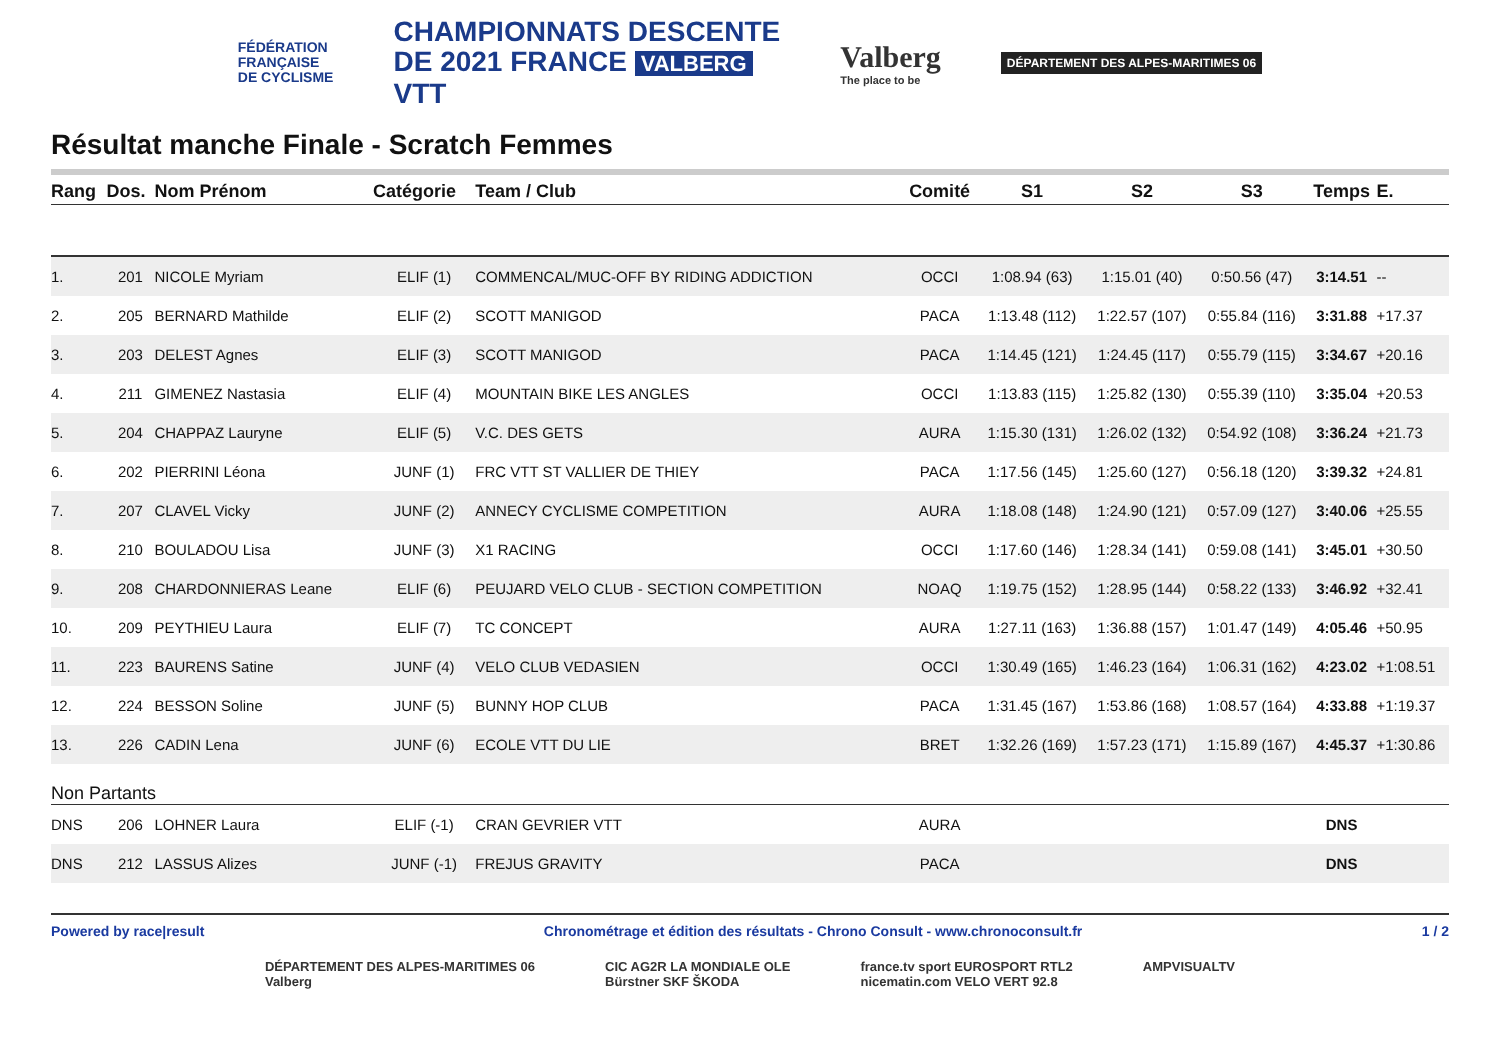FÉDÉRATION
FRANÇAISE
DE CYCLISME
CHAMPIONNATS DESCENTE
DE 2021 FRANCE VALBERG
VTT
Valberg
The place to be
DÉPARTEMENT DES ALPES-MARITIMES 06
Résultat manche Finale - Scratch Femmes
| Rang | Dos. | Nom Prénom | Catégorie | Team / Club | Comité | S1 | S2 | S3 | Temps | E. |
| --- | --- | --- | --- | --- | --- | --- | --- | --- | --- | --- |
| 1. | 201 | NICOLE Myriam | ELIF (1) | COMMENCAL/MUC-OFF BY RIDING ADDICTION | OCCI | 1:08.94 (63) | 1:15.01 (40) | 0:50.56 (47) | 3:14.51 | -- |
| 2. | 205 | BERNARD Mathilde | ELIF (2) | SCOTT MANIGOD | PACA | 1:13.48 (112) | 1:22.57 (107) | 0:55.84 (116) | 3:31.88 | +17.37 |
| 3. | 203 | DELEST Agnes | ELIF (3) | SCOTT MANIGOD | PACA | 1:14.45 (121) | 1:24.45 (117) | 0:55.79 (115) | 3:34.67 | +20.16 |
| 4. | 211 | GIMENEZ Nastasia | ELIF (4) | MOUNTAIN BIKE LES ANGLES | OCCI | 1:13.83 (115) | 1:25.82 (130) | 0:55.39 (110) | 3:35.04 | +20.53 |
| 5. | 204 | CHAPPAZ Lauryne | ELIF (5) | V.C. DES GETS | AURA | 1:15.30 (131) | 1:26.02 (132) | 0:54.92 (108) | 3:36.24 | +21.73 |
| 6. | 202 | PIERRINI Léona | JUNF (1) | FRC VTT ST VALLIER DE THIEY | PACA | 1:17.56 (145) | 1:25.60 (127) | 0:56.18 (120) | 3:39.32 | +24.81 |
| 7. | 207 | CLAVEL Vicky | JUNF (2) | ANNECY CYCLISME COMPETITION | AURA | 1:18.08 (148) | 1:24.90 (121) | 0:57.09 (127) | 3:40.06 | +25.55 |
| 8. | 210 | BOULADOU Lisa | JUNF (3) | X1 RACING | OCCI | 1:17.60 (146) | 1:28.34 (141) | 0:59.08 (141) | 3:45.01 | +30.50 |
| 9. | 208 | CHARDONNIERAS Leane | ELIF (6) | PEUJARD VELO CLUB - SECTION COMPETITION | NOAQ | 1:19.75 (152) | 1:28.95 (144) | 0:58.22 (133) | 3:46.92 | +32.41 |
| 10. | 209 | PEYTHIEU Laura | ELIF (7) | TC CONCEPT | AURA | 1:27.11 (163) | 1:36.88 (157) | 1:01.47 (149) | 4:05.46 | +50.95 |
| 11. | 223 | BAURENS Satine | JUNF (4) | VELO CLUB VEDASIEN | OCCI | 1:30.49 (165) | 1:46.23 (164) | 1:06.31 (162) | 4:23.02 | +1:08.51 |
| 12. | 224 | BESSON Soline | JUNF (5) | BUNNY HOP CLUB | PACA | 1:31.45 (167) | 1:53.86 (168) | 1:08.57 (164) | 4:33.88 | +1:19.37 |
| 13. | 226 | CADIN Lena | JUNF (6) | ECOLE VTT DU LIE | BRET | 1:32.26 (169) | 1:57.23 (171) | 1:15.89 (167) | 4:45.37 | +1:30.86 |
| Non Partants | | | | | | | | | | |
| DNS | 206 | LOHNER Laura | ELIF (-1) | CRAN GEVRIER VTT | AURA | | | | DNS | |
| DNS | 212 | LASSUS Alizes | JUNF (-1) | FREJUS GRAVITY | PACA | | | | DNS | |
Powered by race|result Chronométrage et édition des résultats - Chrono Consult - www.chronoconsult.fr 1 / 2
DÉPARTEMENT DES ALPES-MARITIMES 06
Valberg
CIC AG2R LA MONDIALE OLE
Bürstner SKF ŠKODA
france.tv sport EUROSPORT RTL2
nicematin.com VELO VERT 92.8
AMPVISUALTV